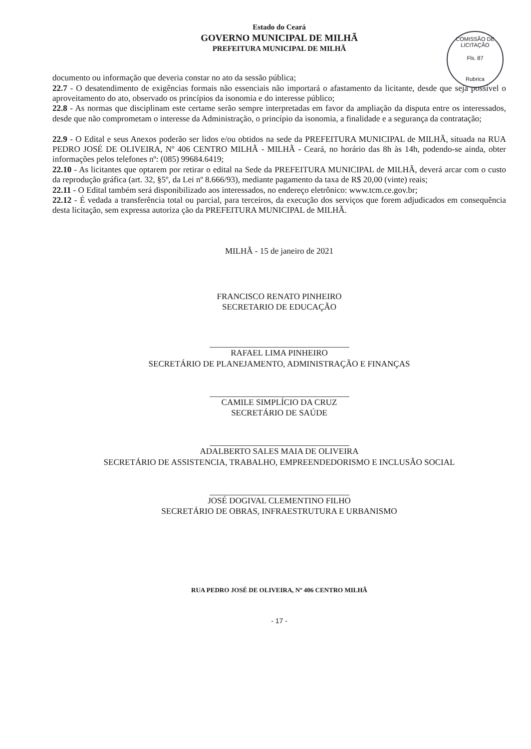Estado do Ceará
GOVERNO MUNICIPAL DE MILHÃ
PREFEITURA MUNICIPAL DE MILHÃ
COMISSÃO DE LICITAÇÃO
Fls. 87
Rubrica
documento ou informação que deveria constar no ato da sessão pública;
22.7 - O desatendimento de exigências formais não essenciais não importará o afastamento da licitante, desde que seja possível o aproveitamento do ato, observado os princípios da isonomia e do interesse público;
22.8 - As normas que disciplinam este certame serão sempre interpretadas em favor da ampliação da disputa entre os interessados, desde que não comprometam o interesse da Administração, o princípio da isonomia, a finalidade e a segurança da contratação;
22.9 - O Edital e seus Anexos poderão ser lidos e/ou obtidos na sede da PREFEITURA MUNICIPAL de MILHÃ, situada na RUA PEDRO JOSÉ DE OLIVEIRA, Nº 406 CENTRO MILHÃ - MILHÃ - Ceará, no horário das 8h às 14h, podendo-se ainda, obter informações pelos telefones nº: (085) 99684.6419;
22.10 - As licitantes que optarem por retirar o edital na Sede da PREFEITURA MUNICIPAL de MILHÃ, deverá arcar com o custo da reprodução gráfica (art. 32, §5º, da Lei nº 8.666/93), mediante pagamento da taxa de R$ 20,00 (vinte) reais;
22.11 - O Edital também será disponibilizado aos interessados, no endereço eletrônico: www.tcm.ce.gov.br;
22.12 - É vedada a transferência total ou parcial, para terceiros, da execução dos serviços que forem adjudicados em consequência desta licitação, sem expressa autoriza ção da PREFEITURA MUNICIPAL de MILHÃ.
MILHÃ - 15 de janeiro de 2021
FRANCISCO RENATO PINHEIRO
SECRETARIO DE EDUCAÇÃO
RAFAEL LIMA PINHEIRO
SECRETÁRIO DE PLANEJAMENTO, ADMINISTRAÇÃO E FINANÇAS
CAMILE SIMPLÍCIO DA CRUZ
SECRETÁRIO DE SAÚDE
ADALBERTO SALES MAIA DE OLIVEIRA
SECRETÁRIO DE ASSISTENCIA, TRABALHO, EMPREENDEDORISMO E INCLUSÃO SOCIAL
JOSÉ DOGIVAL CLEMENTINO FILHO
SECRETÁRIO DE OBRAS, INFRAESTRUTURA E URBANISMO
RUA PEDRO JOSÉ DE OLIVEIRA, Nº 406 CENTRO MILHÃ
- 17 -